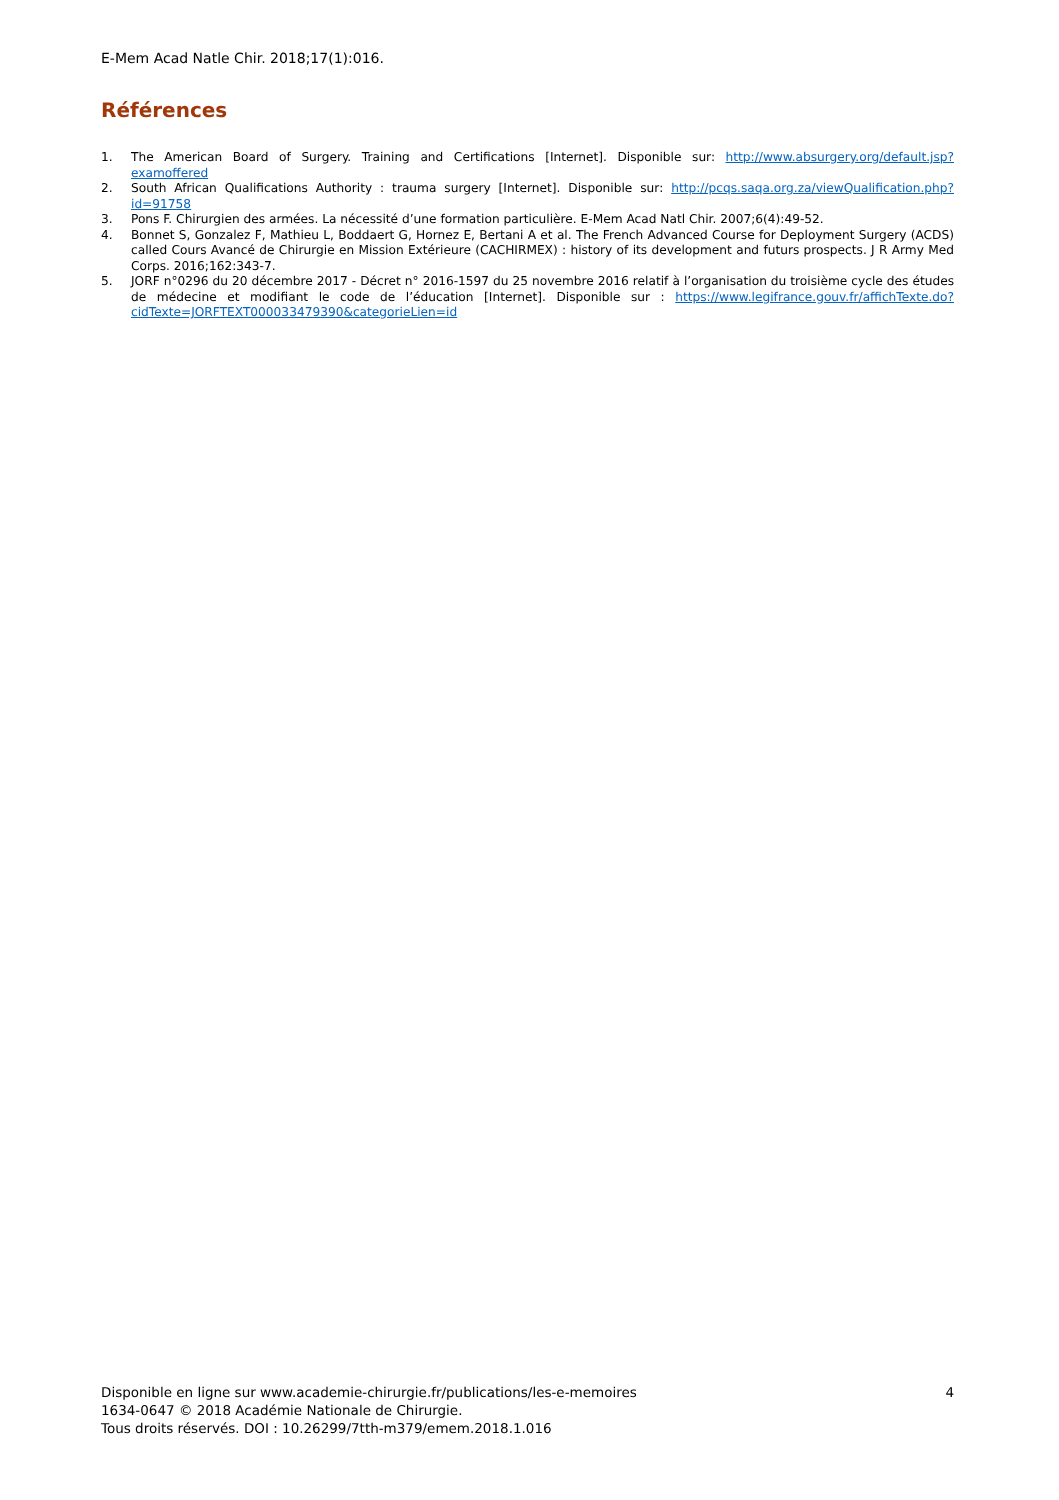E-Mem Acad Natle Chir. 2018;17(1):016.
Références
1. The American Board of Surgery. Training and Certifications [Internet]. Disponible sur: http://www.absurgery.org/default.jsp?examoffered
2. South African Qualifications Authority : trauma surgery [Internet]. Disponible sur: http://pcqs.saqa.org.za/viewQualification.php?id=91758
3. Pons F. Chirurgien des armées. La nécessité d’une formation particulière. E-Mem Acad Natl Chir. 2007;6(4):49-52.
4. Bonnet S, Gonzalez F, Mathieu L, Boddaert G, Hornez E, Bertani A et al. The French Advanced Course for Deployment Surgery (ACDS) called Cours Avancé de Chirurgie en Mission Extérieure (CACHIRMEX) : history of its development and futurs prospects. J R Army Med Corps. 2016;162:343-7.
5. JORF n°0296 du 20 décembre 2017 - Décret n° 2016-1597 du 25 novembre 2016 relatif à l’organisation du troisième cycle des études de médecine et modifiant le code de l’éducation [Internet]. Disponible sur : https://www.legifrance.gouv.fr/affichTexte.do?cidTexte=JORFTEXT000033479390&categorieLien=id
Disponible en ligne sur www.academie-chirurgie.fr/publications/les-e-memoires
1634-0647 © 2018 Académie Nationale de Chirurgie.
Tous droits réservés. DOI : 10.26299/7tth-m379/emem.2018.1.016
4